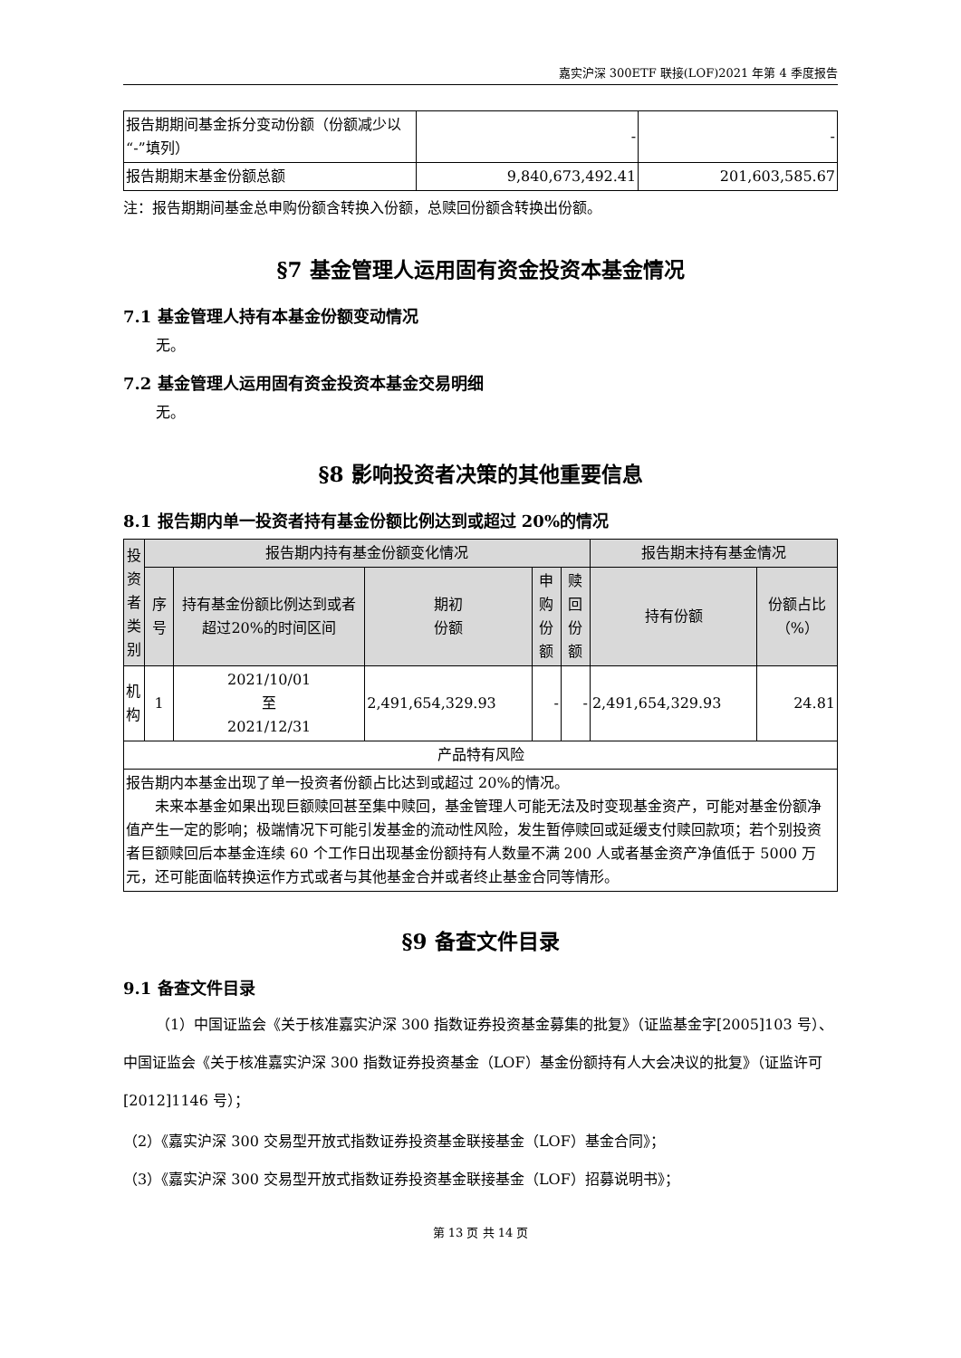嘉实沪深 300ETF 联接(LOF)2021 年第 4 季度报告
| 报告期期间基金拆分变动份额（份额减少以“-”填列） | - | - |
| 报告期期末基金份额总额 | 9,840,673,492.41 | 201,603,585.67 |
注：报告期期间基金总申购份额含转换入份额，总赎回份额含转换出份额。
§7 基金管理人运用固有资金投资本基金情况
7.1 基金管理人持有本基金份额变动情况
无。
7.2 基金管理人运用固有资金投资本基金交易明细
无。
§8 影响投资者决策的其他重要信息
8.1 报告期内单一投资者持有基金份额比例达到或超过 20%的情况
| 投资者类别 | 报告期内持有基金份额变化情况 | | | | | 报告期末持有基金情况 | |
| --- | --- | --- | --- | --- | --- | --- | --- |
| | 序号 | 持有基金份额比例达到或者超过20%的时间区间 | 期初 份额 | 申购 份额 | 赎回 份额 | 持有份额 | 份额占比（%） |
| 机构 | 1 | 2021/10/01 至 2021/12/31 | 2,491,654,329.93 | - | - | 2,491,654,329.93 | 24.81 |
| 产品特有风险 | | | | | | | |
| 报告期内本基金出现了单一投资者份额占比达到或超过 20%的情况。 未来本基金如果出现巨额赎回甚至集中赎回，基金管理人可能无法及时变现基金资产，可能对基金份额净值产生一定的影响；极端情况下可能引发基金的流动性风险，发生暂停赎回或延缓支付赎回款项；若个别投资者巨额赎回后本基金连续 60 个工作日出现基金份额持有人数量不满 200 人或者基金资产净值低于 5000 万元，还可能面临转换运作方式或者与其他基金合并或者终止基金合同等情形。 | | | | | | | |
§9 备查文件目录
9.1 备查文件目录
（1）中国证监会《关于核准嘉实沪深 300 指数证券投资基金募集的批复》（证监基金字[2005]103 号）、中国证监会《关于核准嘉实沪深 300 指数证券投资基金（LOF）基金份额持有人大会决议的批复》（证监许可[2012]1146 号）；
（2）《嘉实沪深 300 交易型开放式指数证券投资基金联接基金（LOF）基金合同》；
（3）《嘉实沪深 300 交易型开放式指数证券投资基金联接基金（LOF）招募说明书》；
第 13 页 共 14 页